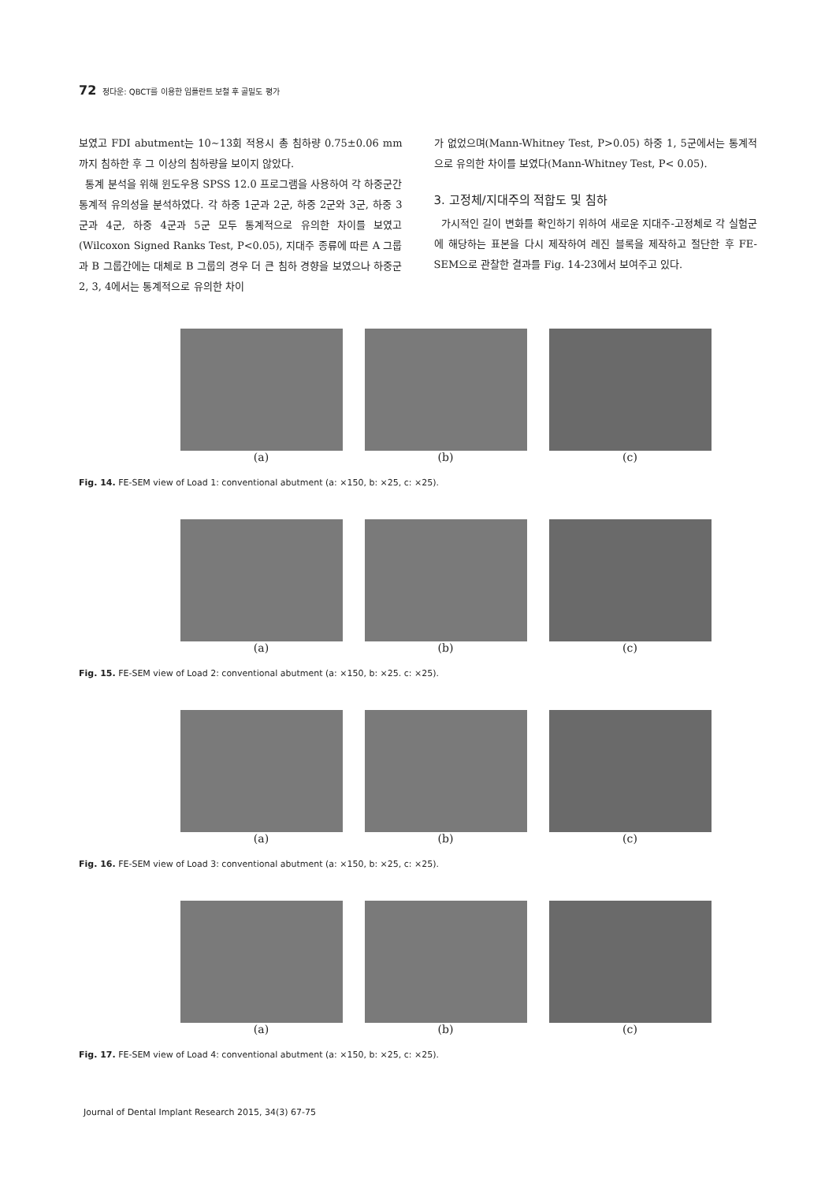72 정다운: QBCT를 이용한 임플란트 보철 후 골밀도 평가
보였고 FDI abutment는 10∼13회 적용시 총 침하량 0.75±0.06 mm까지 침하한 후 그 이상의 침하량을 보이지 않았다.
통계 분석을 위해 윈도우용 SPSS 12.0 프로그램을 사용하여 각 하중군간 통계적 유의성을 분석하였다. 각 하중 1군과 2군, 하중 2군와 3군, 하중 3군과 4군, 하중 4군과 5군 모두 통계적으로 유의한 차이를 보였고(Wilcoxon Signed Ranks Test, P<0.05), 지대주 종류에 따른 A 그룹과 B 그룹간에는 대체로 B 그룹의 경우 더 큰 침하 경향을 보였으나 하중군 2, 3, 4에서는 통계적으로 유의한 차이
가 없었으며(Mann-Whitney Test, P>0.05) 하중 1, 5군에서는 통계적으로 유의한 차이를 보였다(Mann-Whitney Test, P< 0.05).
3. 고정체/지대주의 적합도 및 침하
가시적인 길이 변화를 확인하기 위하여 새로운 지대주-고정체로 각 실험군에 해당하는 표본을 다시 제작하여 레진 블록을 제작하고 절단한 후 FE-SEM으로 관찰한 결과를 Fig. 14-23에서 보여주고 있다.
(a) (b) (c)
Fig. 14. FE-SEM view of Load 1: conventional abutment (a: ×150, b: ×25, c: ×25).
(a) (b) (c)
Fig. 15. FE-SEM view of Load 2: conventional abutment (a: ×150, b: ×25. c: ×25).
(a) (b) (c)
Fig. 16. FE-SEM view of Load 3: conventional abutment (a: ×150, b: ×25, c: ×25).
(a) (b) (c)
Fig. 17. FE-SEM view of Load 4: conventional abutment (a: ×150, b: ×25, c: ×25).
Journal of Dental Implant Research 2015, 34(3) 67-75